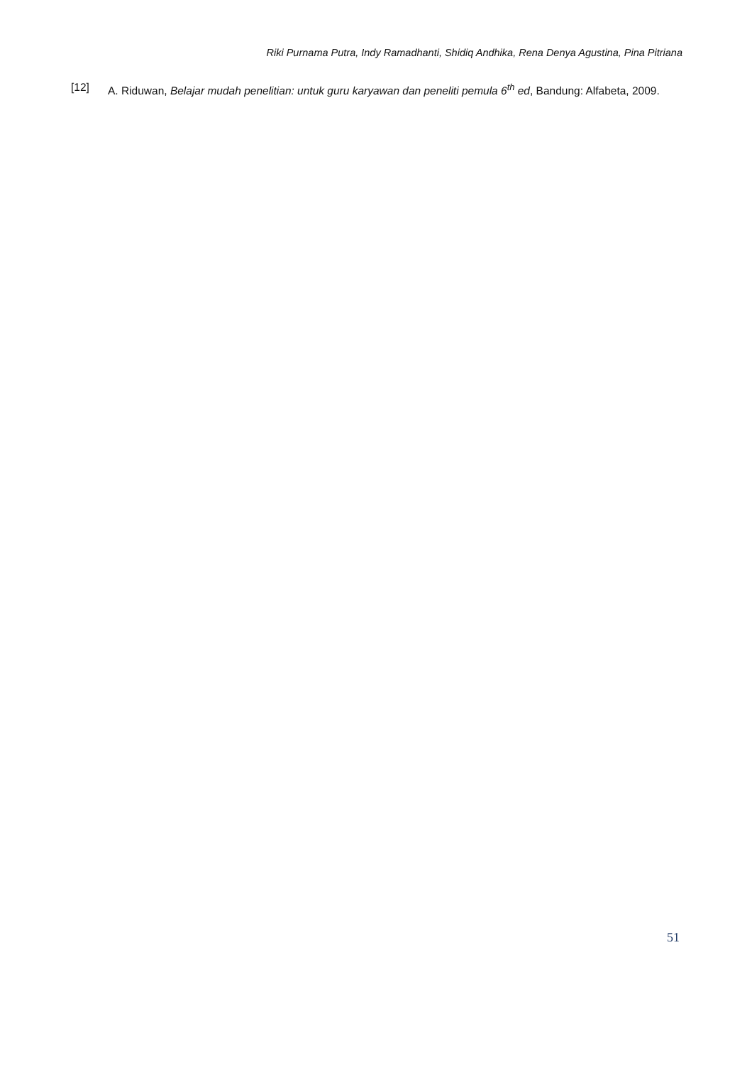Riki Purnama Putra, Indy Ramadhanti, Shidiq Andhika, Rena Denya Agustina, Pina Pitriana
[12] A. Riduwan, Belajar mudah penelitian: untuk guru karyawan dan peneliti pemula 6<sup>th</sup> ed, Bandung: Alfabeta, 2009.
51